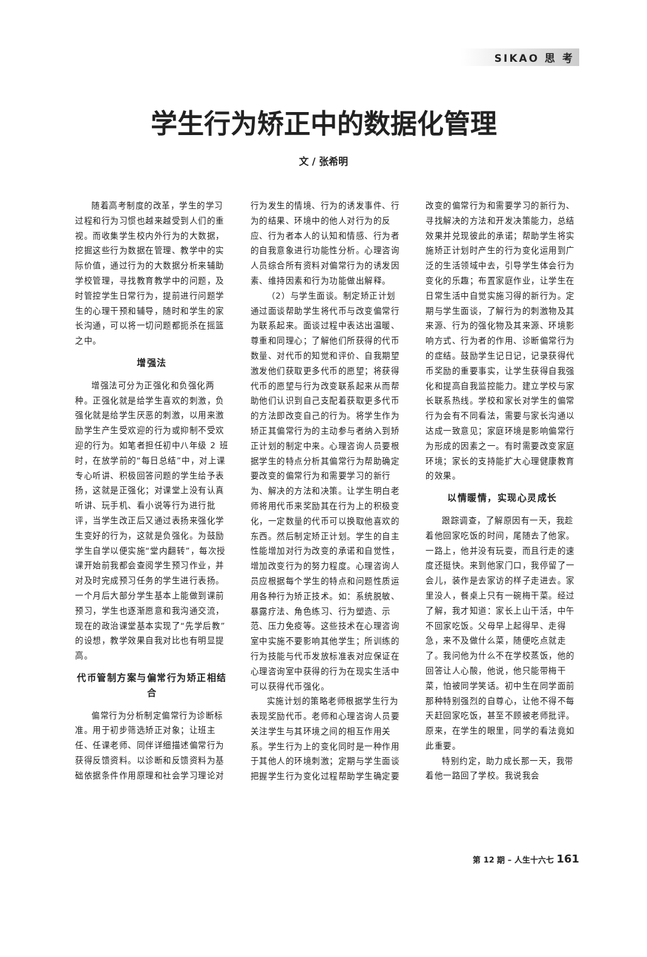SIKAO 思 考
学生行为矫正中的数据化管理
文 / 张希明
随着高考制度的改革，学生的学习过程和行为习惯也越来越受到人们的重视。而收集学生校内外行为的大数据，挖掘这些行为数据在管理、教学中的实际价值，通过行为的大数据分析来辅助学校管理，寻找教育教学中的问题，及时管控学生日常行为，提前进行问题学生的心理干预和辅导，随时和学生的家长沟通，可以将一切问题都扼杀在摇篮之中。
增强法
增强法可分为正强化和负强化两种。正强化就是给学生喜欢的刺激，负强化就是给学生厌恶的刺激，以用来激励学生产生受欢迎的行为或抑制不受欢迎的行为。如笔者担任初中八年级 2 班时，在放学前的“每日总结”中，对上课专心听讲、积极回答问题的学生给予表扬，这就是正强化；对课堂上没有认真听讲、玩手机、看小说等行为进行批评，当学生改正后又通过表扬来强化学生变好的行为，这就是负强化。为鼓励学生自学以便实施“堂内翻转”，每次授课开始前我都会查阅学生预习作业，并对及时完成预习任务的学生进行表扬。一个月后大部分学生基本上能做到课前预习，学生也逐渐愿意和我沟通交流，现在的政治课堂基本实现了“先学后教”的设想，教学效果自我对比也有明显提高。
代币管制方案与偏常行为矫正相结合
偏常行为分析制定偏常行为诊断标准。用于初步筛选矫正对象；让班主任、任课老师、同伴详细描述偏常行为获得反馈资料。以诊断和反馈资料为基础依据条件作用原理和社会学习理论对行为发生的情境、行为的诱发事件、行为的结果、环境中的他人对行为的反应、行为者本人的认知和情感、行为者的自我意象进行功能性分析。心理咨询人员综合所有资料对偏常行为的诱发因素、维持因素和行为功能做出解释。
（2）与学生面谈。制定矫正计划通过面谈帮助学生将代币与改变偏常行为联系起来。面谈过程中表达出温暖、尊重和同理心；了解他们所获得的代币数量、对代币的知觉和评价、自我期望激发他们获取更多代币的愿望；将获得代币的愿望与行为改变联系起来从而帮助他们认识到自己支配着获取更多代币的方法即改变自己的行为。将学生作为矫正其偏常行为的主动参与者纳入到矫正计划的制定中来。心理咨询人员要根据学生的特点分析其偏常行为帮助确定要改变的偏常行为和需要学习的新行为、解决的方法和决策。让学生明白老师将用代币来奖励其在行为上的积极变化，一定数量的代币可以换取他喜欢的东西。然后制定矫正计划。学生的自主性能增加对行为改变的承诺和自觉性，增加改变行为的努力程度。心理咨询人员应根据每个学生的特点和问题性质运用各种行为矫正技术。如：系统脱敏、暴露疗法、角色练习、行为塑造、示范、压力免疫等。这些技术在心理咨询室中实施不要影响其他学生；所训练的行为技能与代币发放标准表对应保证在心理咨询室中获得的行为在现实生活中可以获得代币强化。
实施计划的策略老师根据学生行为表现奖励代币。老师和心理咨询人员要关注学生与其环境之间的相互作用关系。学生行为上的变化同时是一种作用于其他人的环境刺激；定期与学生面谈把握学生行为变化过程帮助学生确定要改变的偏常行为和需要学习的新行为、寻找解决的方法和开发决策能力，总结效果并兑现彼此的承诺；帮助学生将实施矫正计划时产生的行为变化运用到广泛的生活领域中去，引导学生体会行为变化的乐趣；布置家庭作业，让学生在日常生活中自觉实施习得的新行为。定期与学生面谈，了解行为的刺激物及其来源、行为的强化物及其来源、环境影响方式、行为者的作用、诊断偏常行为的症结。鼓励学生记日记，记录获得代币奖励的重要事实，让学生获得自我强化和提高自我监控能力。建立学校与家长联系热线。学校和家长对学生的偏常行为会有不同看法，需要与家长沟通以达成一致意见；家庭环境是影响偏常行为形成的因素之一。有时需要改变家庭环境；家长的支持能扩大心理健康教育的效果。
以情暖情，实现心灵成长
跟踪调查，了解原因有一天，我趁着他回家吃饭的时间，尾随去了他家。一路上，他并没有玩耍，而且行走的速度还挺快。来到他家门口，我停留了一会儿，装作是去家访的样子走进去。家里没人，餐桌上只有一碗梅干菜。经过了解，我才知道：家长上山干活，中午不回家吃饭。父母早上起得早、走得急，来不及做什么菜，随便吃点就走了。我问他为什么不在学校蒸饭，他的回答让人心酸，他说，他只能带梅干菜，怕被同学笑话。初中生在同学面前那种特别强烈的自尊心，让他不得不每天赶回家吃饭，甚至不顾被老师批评。原来，在学生的眼里，同学的看法竟如此重要。
特别约定，助力成长那一天，我带着他一路回了学校。我说我会
第 12 期 – 人生十六七 161